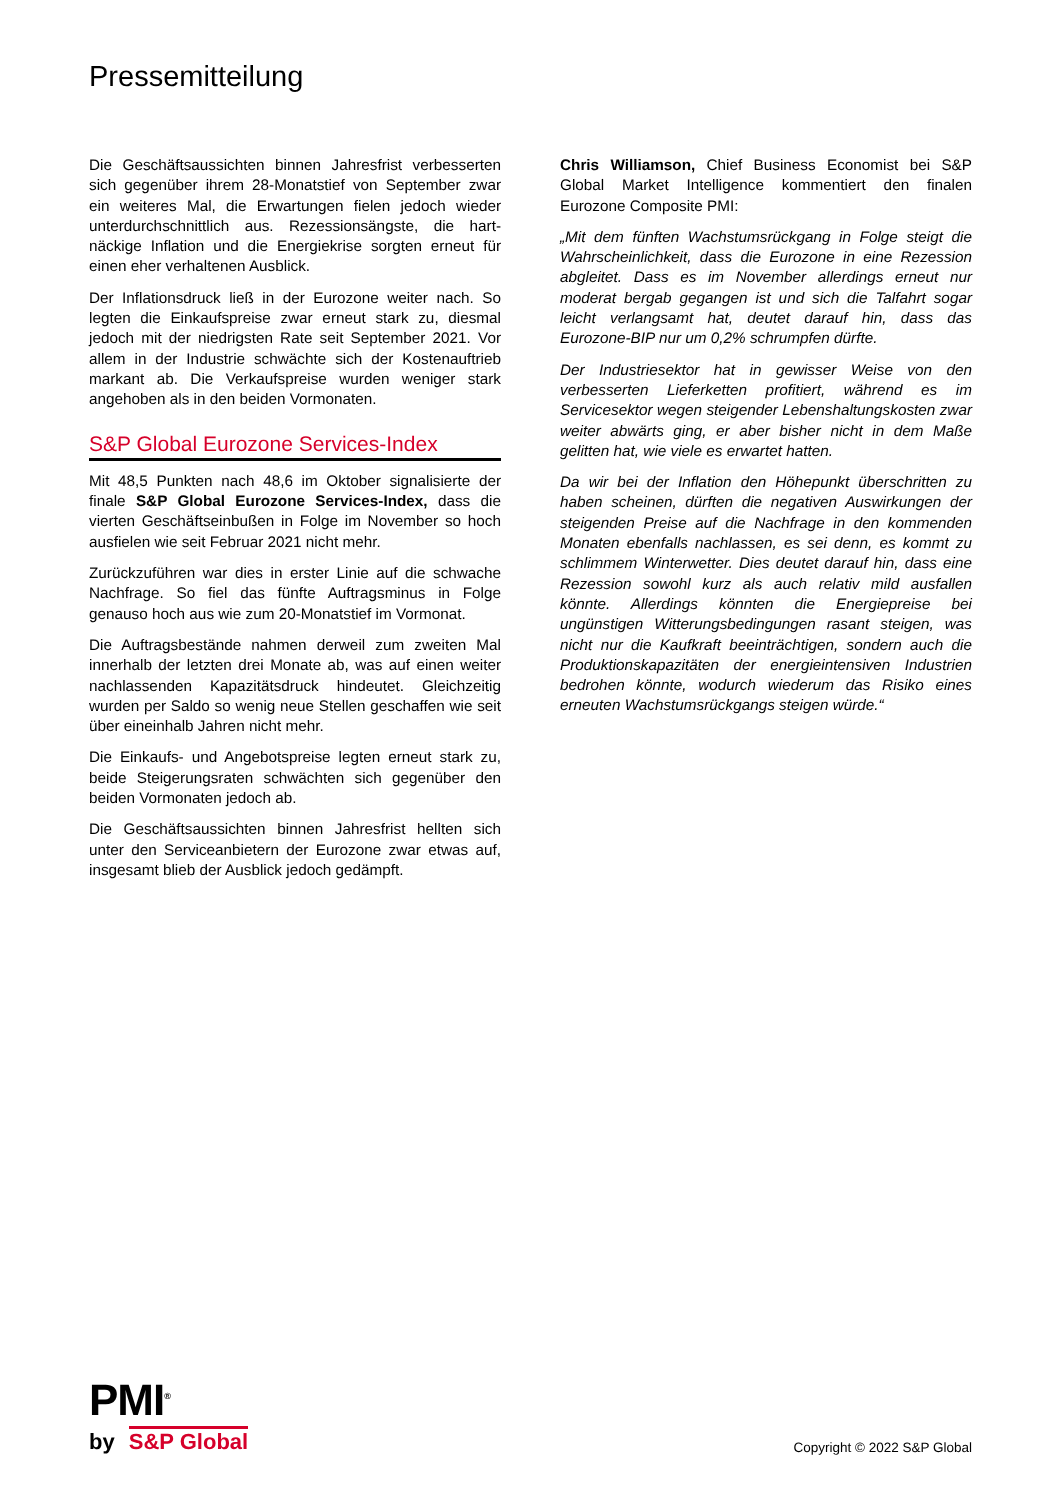Pressemitteilung
Die Geschäftsaussichten binnen Jahresfrist verbesserten sich gegenüber ihrem 28-Monatstief von September zwar ein weiteres Mal, die Erwartungen fielen jedoch wieder unterdurchschnittlich aus. Rezessionsängste, die hart-näckige Inflation und die Energiekrise sorgten erneut für einen eher verhaltenen Ausblick.
Der Inflationsdruck ließ in der Eurozone weiter nach. So legten die Einkaufspreise zwar erneut stark zu, diesmal jedoch mit der niedrigsten Rate seit September 2021. Vor allem in der Industrie schwächte sich der Kostenauftrieb markant ab. Die Verkaufspreise wurden weniger stark angehoben als in den beiden Vormonaten.
S&P Global Eurozone Services-Index
Mit 48,5 Punkten nach 48,6 im Oktober signalisierte der finale S&P Global Eurozone Services-Index, dass die vierten Geschäftseinbußen in Folge im November so hoch ausfielen wie seit Februar 2021 nicht mehr.
Zurückzuführen war dies in erster Linie auf die schwache Nachfrage. So fiel das fünfte Auftragsminus in Folge genauso hoch aus wie zum 20-Monatstief im Vormonat.
Die Auftragsbestände nahmen derweil zum zweiten Mal innerhalb der letzten drei Monate ab, was auf einen weiter nachlassenden Kapazitätsdruck hindeutet. Gleichzeitig wurden per Saldo so wenig neue Stellen geschaffen wie seit über eineinhalb Jahren nicht mehr.
Die Einkaufs- und Angebotspreise legten erneut stark zu, beide Steigerungsraten schwächten sich gegenüber den beiden Vormonaten jedoch ab.
Die Geschäftsaussichten binnen Jahresfrist hellten sich unter den Serviceanbietern der Eurozone zwar etwas auf, insgesamt blieb der Ausblick jedoch gedämpft.
Chris Williamson, Chief Business Economist bei S&P Global Market Intelligence kommentiert den finalen Eurozone Composite PMI:
„Mit dem fünften Wachstumsrückgang in Folge steigt die Wahrscheinlichkeit, dass die Eurozone in eine Rezession abgleitet. Dass es im November allerdings erneut nur moderat bergab gegangen ist und sich die Talfahrt sogar leicht verlangsamt hat, deutet darauf hin, dass das Eurozone-BIP nur um 0,2% schrumpfen dürfte.
Der Industriesektor hat in gewisser Weise von den verbesserten Lieferketten profitiert, während es im Servicesektor wegen steigender Lebenshaltungskosten zwar weiter abwärts ging, er aber bisher nicht in dem Maße gelitten hat, wie viele es erwartet hatten.
Da wir bei der Inflation den Höhepunkt überschritten zu haben scheinen, dürften die negativen Auswirkungen der steigenden Preise auf die Nachfrage in den kommenden Monaten ebenfalls nachlassen, es sei denn, es kommt zu schlimmem Winterwetter. Dies deutet darauf hin, dass eine Rezession sowohl kurz als auch relativ mild ausfallen könnte. Allerdings könnten die Energiepreise bei ungünstigen Witterungsbedingungen rasant steigen, was nicht nur die Kaufkraft beeinträchtigen, sondern auch die Produktionskapazitäten der energieintensiven Industrien bedrohen könnte, wodurch wiederum das Risiko eines erneuten Wachstumsrückgangs steigen würde.“
PMI<sup>®</sup>
by S&P Global
Copyright © 2022 S&P Global